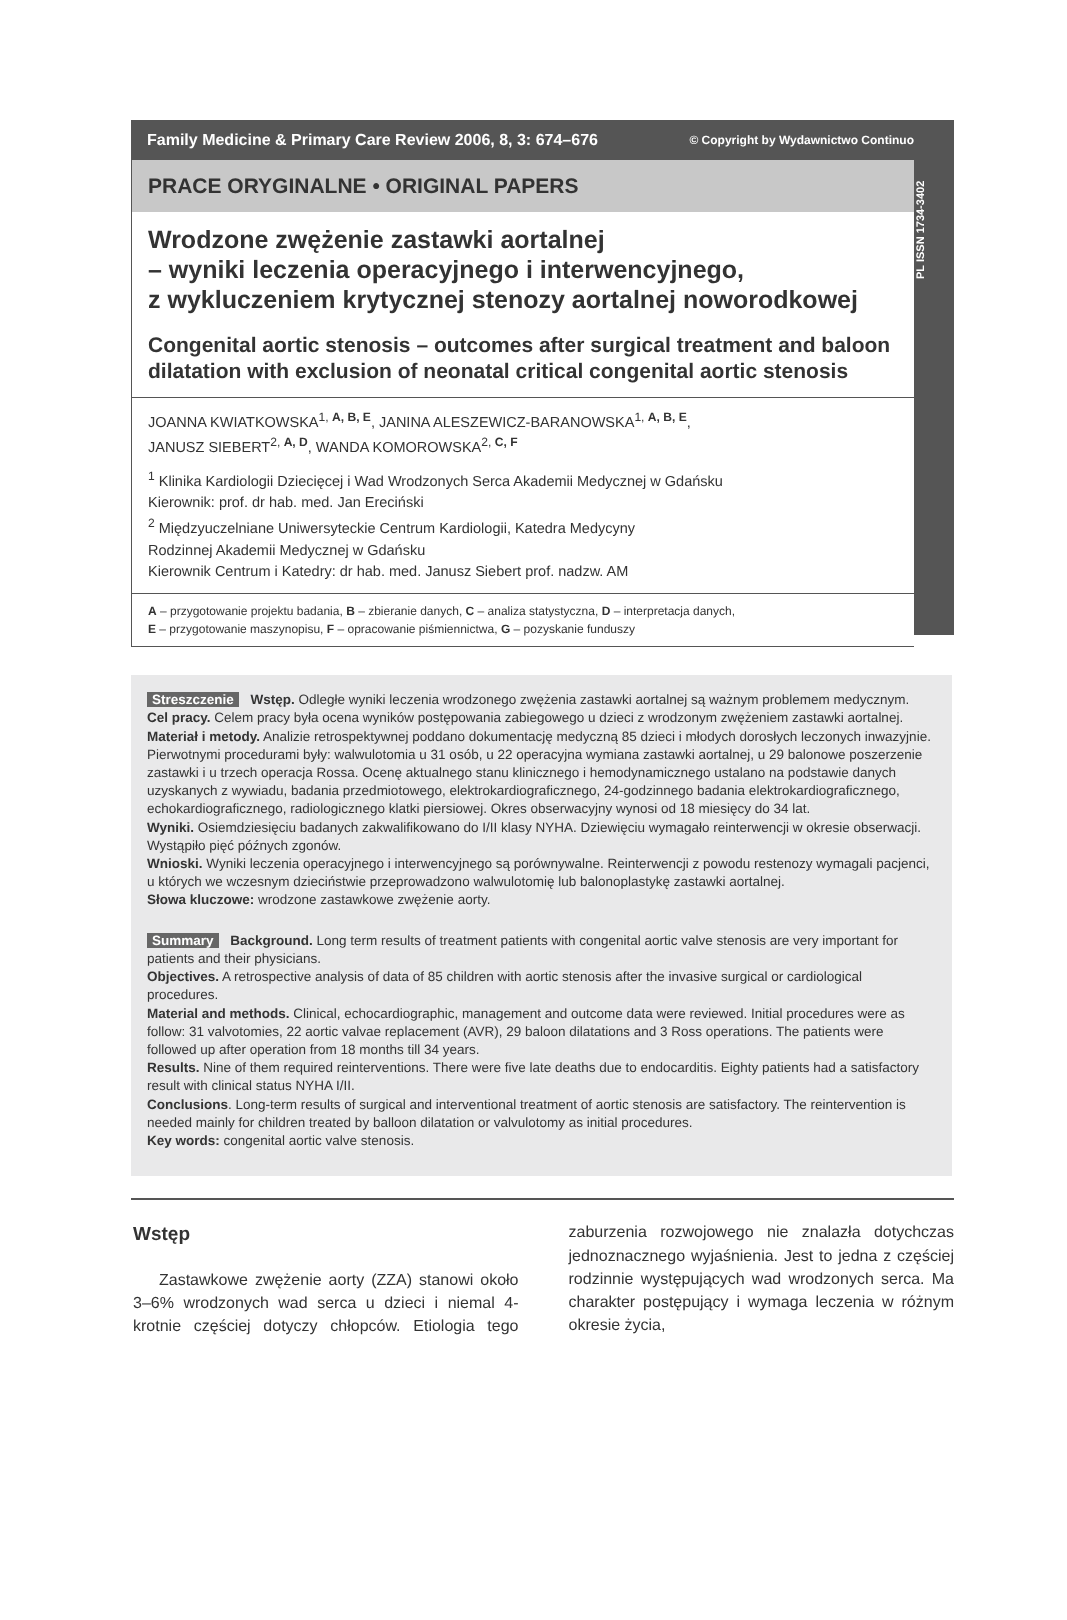Family Medicine & Primary Care Review 2006, 8, 3: 674–676 © Copyright by Wydawnictwo Continuo
PL ISSN 1734-3402
PRACE ORYGINALNE • ORIGINAL PAPERS
Wrodzone zwężenie zastawki aortalnej
– wyniki leczenia operacyjnego i interwencyjnego,
z wykluczeniem krytycznej stenozy aortalnej noworodkowej
Congenital aortic stenosis – outcomes after surgical treatment and baloon dilatation with exclusion of neonatal critical congenital aortic stenosis
JOANNA KWIATKOWSKA<sup>1, A, B, E</sup>, JANINA ALESZEWICZ-BARANOWSKA<sup>1, A, B, E</sup>,
JANUSZ SIEBERT<sup>2, A, D</sup>, WANDA KOMOROWSKA<sup>2, C, F</sup>
<sup>1</sup> Klinika Kardiologii Dziecięcej i Wad Wrodzonych Serca Akademii Medycznej w Gdańsku
Kierownik: prof. dr hab. med. Jan Ereciński
<sup>2</sup> Międzyuczelniane Uniwersyteckie Centrum Kardiologii, Katedra Medycyny
Rodzinnej Akademii Medycznej w Gdańsku
Kierownik Centrum i Katedry: dr hab. med. Janusz Siebert prof. nadzw. AM
A – przygotowanie projektu badania, B – zbieranie danych, C – analiza statystyczna, D – interpretacja danych,
E – przygotowanie maszynopisu, F – opracowanie piśmiennictwa, G – pozyskanie funduszy
Streszczenie Wstęp. Odległe wyniki leczenia wrodzonego zwężenia zastawki aortalnej są ważnym problemem medycznym.
Cel pracy. Celem pracy była ocena wyników postępowania zabiegowego u dzieci z wrodzonym zwężeniem zastawki aortalnej.
Materiał i metody. Analizie retrospektywnej poddano dokumentację medyczną 85 dzieci i młodych dorosłych leczonych inwazyjnie. Pierwotnymi procedurami były: walwulotomia u 31 osób, u 22 operacyjna wymiana zastawki aortalnej, u 29 balonowe poszerzenie zastawki i u trzech operacja Rossa. Ocenę aktualnego stanu klinicznego i hemodynamicznego ustalano na podstawie danych uzyskanych z wywiadu, badania przedmiotowego, elektrokardiograficznego, 24-godzinnego badania elektrokardiograficznego, echokardiograficznego, radiologicznego klatki piersiowej. Okres obserwacyjny wynosi od 18 miesięcy do 34 lat.
Wyniki. Osiemdziesięciu badanych zakwalifikowano do I/II klasy NYHA. Dziewięciu wymagało reinterwencji w okresie obserwacji. Wystąpiło pięć późnych zgonów.
Wnioski. Wyniki leczenia operacyjnego i interwencyjnego są porównywalne. Reinterwencji z powodu restenozy wymagali pacjenci, u których we wczesnym dzieciństwie przeprowadzono walwulotomię lub balonoplastykę zastawki aortalnej.
Słowa kluczowe: wrodzone zastawkowe zwężenie aorty.
Summary Background. Long term results of treatment patients with congenital aortic valve stenosis are very important for patients and their physicians.
Objectives. A retrospective analysis of data of 85 children with aortic stenosis after the invasive surgical or cardiological procedures.
Material and methods. Clinical, echocardiographic, management and outcome data were reviewed. Initial procedures were as follow: 31 valvotomies, 22 aortic valvae replacement (AVR), 29 baloon dilatations and 3 Ross operations. The patients were followed up after operation from 18 months till 34 years.
Results. Nine of them required reinterventions. There were five late deaths due to endocarditis. Eighty patients had a satisfactory result with clinical status NYHA I/II.
Conclusions. Long-term results of surgical and interventional treatment of aortic stenosis are satisfactory. The reintervention is needed mainly for children treated by balloon dilatation or valvulotomy as initial procedures.
Key words: congenital aortic valve stenosis.
Wstęp
Zastawkowe zwężenie aorty (ZZA) stanowi około 3–6% wrodzonych wad serca u dzieci i niemal 4-krotnie częściej dotyczy chłopców. Etiologia tego zaburzenia rozwojowego nie znalazła dotychczas jednoznacznego wyjaśnienia. Jest to jedna z częściej rodzinnie występujących wad wrodzonych serca. Ma charakter postępujący i wymaga leczenia w różnym okresie życia,